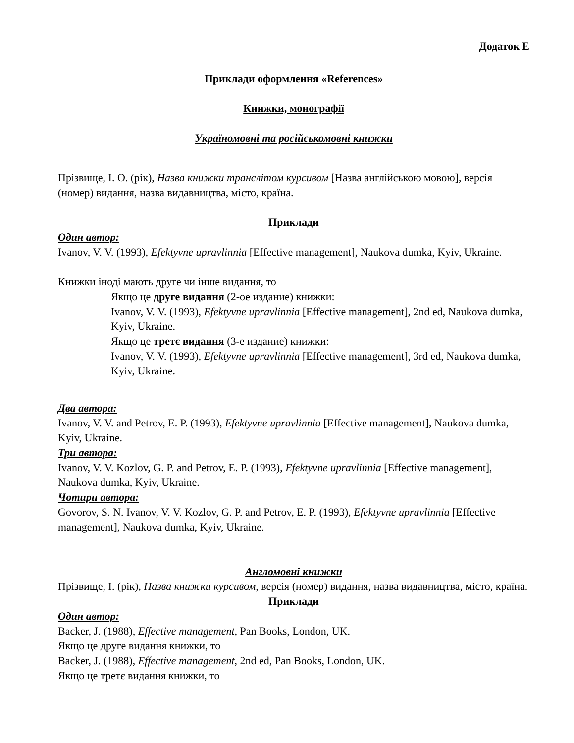Додаток Е
Приклади оформлення «References»
Книжки, монографії
Україномовні та російськомовні книжки
Прізвище, І. О. (рік), Назва книжки транслітом курсивом [Назва англійською мовою], версія (номер) видання, назва видавництва, місто, країна.
Приклади
Один автор:
Ivanov, V. V. (1993), Efektyvne upravlinnia [Effective management], Naukova dumka, Kyiv, Ukraine.
Книжки іноді мають друге чи інше видання, то
Якщо це друге видання (2-ое издание) книжки:
Ivanov, V. V. (1993), Efektyvne upravlinnia [Effective management], 2nd ed, Naukova dumka, Kyiv, Ukraine.
Якщо це третє видання (3-е издание) книжки:
Ivanov, V. V. (1993), Efektyvne upravlinnia [Effective management], 3rd ed, Naukova dumka, Kyiv, Ukraine.
Два автора:
Ivanov, V. V. and Petrov, E. P. (1993), Efektyvne upravlinnia [Effective management], Naukova dumka, Kyiv, Ukraine.
Три автора:
Ivanov, V. V. Kozlov, G. P. and Petrov, E. P. (1993), Efektyvne upravlinnia [Effective management], Naukova dumka, Kyiv, Ukraine.
Чотири автора:
Govorov, S. N. Ivanov, V. V. Kozlov, G. P. and Petrov, E. P. (1993), Efektyvne upravlinnia [Effective management], Naukova dumka, Kyiv, Ukraine.
Англомовні книжки
Прізвище, І. (рік), Назва книжки курсивом, версія (номер) видання, назва видавництва, місто, країна.
Приклади
Один автор:
Backer, J. (1988), Effective management, Pan Books, London, UK.
Якщо це друге видання книжки, то
Backer, J. (1988), Effective management, 2nd ed, Pan Books, London, UK.
Якщо це третє видання книжки, то